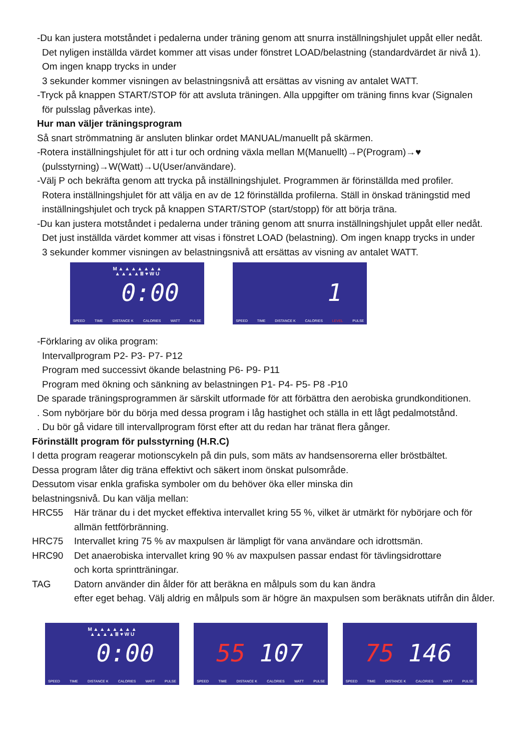-Du kan justera motståndet i pedalerna under träning genom att snurra inställningshjulet uppåt eller nedåt.
Det nyligen inställda värdet kommer att visas under fönstret LOAD/belastning (standardvärdet är nivå 1).
Om ingen knapp trycks in under
3 sekunder kommer visningen av belastningsnivå att ersättas av visning av antalet WATT.
-Tryck på knappen START/STOP för att avsluta träningen. Alla uppgifter om träning finns kvar (Signalen
för pulsslag påverkas inte).
Hur man väljer träningsprogram
Så snart strömmatning är ansluten blinkar ordet MANUAL/manuellt på skärmen.
-Rotera inställningshjulet för att i tur och ordning växla mellan M(Manuellt)→P(Program)→♥
(pulsstyrning)→W(Watt)→U(User/användare).
-Välj P och bekräfta genom att trycka på inställningshjulet. Programmen är förinställda med profiler.
Rotera inställningshjulet för att välja en av de 12 förinställda profilerna. Ställ in önskad träningstid med
inställningshjulet och tryck på knappen START/STOP (start/stopp) för att börja träna.
-Du kan justera motståndet i pedalerna under träning genom att snurra inställningshjulet uppåt eller nedåt.
Det just inställda värdet kommer att visas i fönstret LOAD (belastning). Om ingen knapp trycks in under
3 sekunder kommer visningen av belastningsnivå att ersättas av visning av antalet WATT.
M ▲ ▲ ▲ ▲ ▲ ▲ ▲
▲ ▲ ▲ ▲ Ⅲ ♥ W U
0:00
SPEED TIME DISTANCE K CALORIES WATT PULSE
1
SPEED TIME DISTANCE K CALORIES LEVEL PULSE
-Förklaring av olika program:
Intervallprogram P2- P3- P7- P12
Program med successivt ökande belastning P6- P9- P11
Program med ökning och sänkning av belastningen P1- P4- P5- P8 -P10
De sparade träningsprogrammen är särskilt utformade för att förbättra den aerobiska grundkonditionen.
. Som nybörjare bör du börja med dessa program i låg hastighet och ställa in ett lågt pedalmotstånd.
. Du bör gå vidare till intervallprogram först efter att du redan har tränat flera gånger.
Förinställt program för pulsstyrning (H.R.C)
I detta program reagerar motionscykeln på din puls, som mäts av handsensorerna eller bröstbältet.
Dessa program låter dig träna effektivt och säkert inom önskat pulsområde.
Dessutom visar enkla grafiska symboler om du behöver öka eller minska din
belastningsnivå. Du kan välja mellan:
HRC55 Här tränar du i det mycket effektiva intervallet kring 55 %, vilket är utmärkt för nybörjare och för allmän fettförbränning.
HRC75 Intervallet kring 75 % av maxpulsen är lämpligt för vana användare och idrottsmän.
HRC90 Det anaerobiska intervallet kring 90 % av maxpulsen passar endast för tävlingsidrottare
och korta sprintträningar.
TAG Datorn använder din ålder för att beräkna en målpuls som du kan ändra
efter eget behag. Välj aldrig en målpuls som är högre än maxpulsen som beräknats utifrån din ålder.
M ▲ ▲ ▲ ▲ ▲ ▲ ▲
▲ ▲ ▲ ▲ Ⅲ ♥ W U
0:00
SPEED TIME DISTANCE K CALORIES WATT PULSE
55 107
SPEED TIME DISTANCE K CALORIES WATT PULSE
75 146
SPEED TIME DISTANCE K CALORIES WATT PULSE